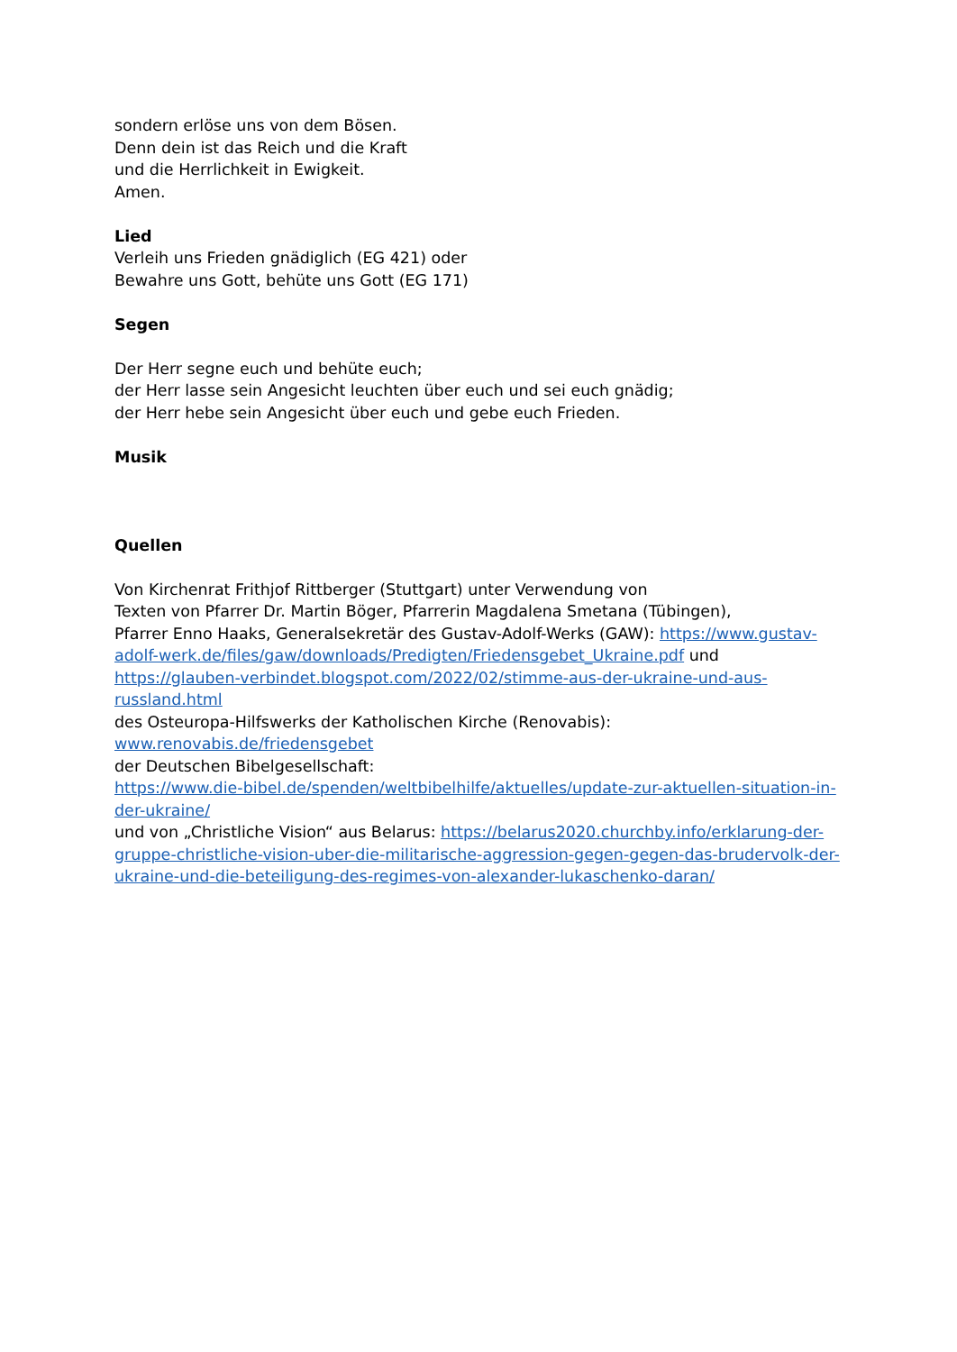sondern erlöse uns von dem Bösen.
Denn dein ist das Reich und die Kraft
und die Herrlichkeit in Ewigkeit.
Amen.
Lied
Verleih uns Frieden gnädiglich (EG 421) oder
Bewahre uns Gott, behüte uns Gott (EG 171)
Segen
Der Herr segne euch und behüte euch;
der Herr lasse sein Angesicht leuchten über euch und sei euch gnädig;
der Herr hebe sein Angesicht über euch und gebe euch Frieden.
Musik
Quellen
Von Kirchenrat Frithjof Rittberger (Stuttgart) unter Verwendung von
Texten von Pfarrer Dr. Martin Böger, Pfarrerin Magdalena Smetana (Tübingen),
Pfarrer Enno Haaks, Generalsekretär des Gustav-Adolf-Werks (GAW): https://www.gustav-adolf-werk.de/files/gaw/downloads/Predigten/Friedensgebet_Ukraine.pdf und https://glauben-verbindet.blogspot.com/2022/02/stimme-aus-der-ukraine-und-aus-russland.html
des Osteuropa-Hilfswerks der Katholischen Kirche (Renovabis):
www.renovabis.de/friedensgebet
der Deutschen Bibelgesellschaft:
https://www.die-bibel.de/spenden/weltbibelhilfe/aktuelles/update-zur-aktuellen-situation-in-der-ukraine/
und von „Christliche Vision“ aus Belarus: https://belarus2020.churchby.info/erklarung-der-gruppe-christliche-vision-uber-die-militarische-aggression-gegen-gegen-das-brudervolk-der-ukraine-und-die-beteiligung-des-regimes-von-alexander-lukaschenko-daran/